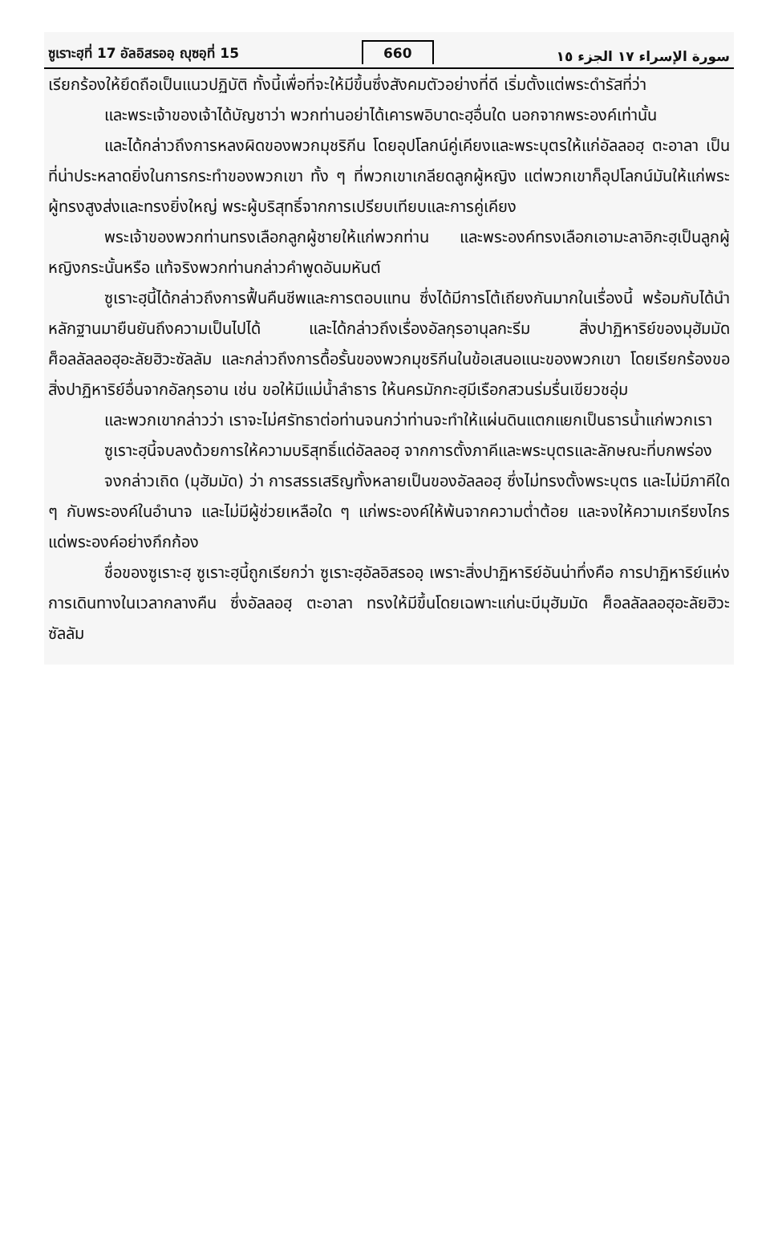ซูเราะฮฺที่ 17 อัลอิสรออฺ ญุซอฺที่ 15 660 سورة الإسراء ١٧ الجزء ١٥
เรียกร้องให้ยึดถือเป็นแนวปฏิบัติ ทั้งนี้เพื่อที่จะให้มีขึ้นซึ่งสังคมตัวอย่างที่ดี เริ่มตั้งแต่พระดำรัสที่ว่า
และพระเจ้าของเจ้าได้บัญชาว่า พวกท่านอย่าได้เคารพอิบาดะฮฺอื่นใด นอกจากพระองค์เท่านั้น
และได้กล่าวถึงการหลงผิดของพวกมุชริกีน โดยอุปโลกน์คู่เคียงและพระบุตรให้แก่อัลลอฮฺ ตะอาลา เป็นที่น่าประหลาดยิ่งในการกระทำของพวกเขา ทั้ง ๆ ที่พวกเขาเกลียดลูกผู้หญิง แต่พวกเขาก็อุปโลกน์มันให้แก่พระผู้ทรงสูงส่งและทรงยิ่งใหญ่ พระผู้บริสุทธิ์จากการเปรียบเทียบและการคู่เคียง
พระเจ้าของพวกท่านทรงเลือกลูกผู้ชายให้แก่พวกท่าน และพระองค์ทรงเลือกเอามะลาอิกะฮฺเป็นลูกผู้หญิงกระนั้นหรือ แท้จริงพวกท่านกล่าวคำพูดอันมหันต์
ซูเราะฮฺนี้ได้กล่าวถึงการฟื้นคืนชีพและการตอบแทน ซึ่งได้มีการโต้เถียงกันมากในเรื่องนี้ พร้อมกับได้นำหลักฐานมายืนยันถึงความเป็นไปได้ และได้กล่าวถึงเรื่องอัลกุรอานุลกะรีม สิ่งปาฏิหาริย์ของมุฮัมมัด ศ็อลลัลลอฮุอะลัยฮิวะซัลลัม และกล่าวถึงการดื้อรั้นของพวกมุชริกีนในข้อเสนอแนะของพวกเขา โดยเรียกร้องขอสิ่งปาฏิหาริย์อื่นจากอัลกุรอาน เช่น ขอให้มีแม่น้ำลำธาร ให้นครมักกะฮฺมีเรือกสวนร่มรื่นเขียวชอุ่ม
และพวกเขากล่าวว่า เราจะไม่ศรัทธาต่อท่านจนกว่าท่านจะทำให้แผ่นดินแตกแยกเป็นธารน้ำแก่พวกเรา
ซูเราะฮฺนี้จบลงด้วยการให้ความบริสุทธิ์แด่อัลลอฮฺ จากการตั้งภาคีและพระบุตรและลักษณะที่บกพร่อง
จงกล่าวเถิด (มุฮัมมัด) ว่า การสรรเสริญทั้งหลายเป็นของอัลลอฮฺ ซึ่งไม่ทรงตั้งพระบุตร และไม่มีภาคีใด ๆ กับพระองค์ในอำนาจ และไม่มีผู้ช่วยเหลือใด ๆ แก่พระองค์ให้พ้นจากความต่ำต้อย และจงให้ความเกรียงไกรแด่พระองค์อย่างกึกก้อง
ชื่อของซูเราะฮฺ ซูเราะฮฺนี้ถูกเรียกว่า ซูเราะฮฺอัลอิสรออฺ เพราะสิ่งปาฏิหาริย์อันน่าทึ่งคือ การปาฏิหาริย์แห่งการเดินทางในเวลากลางคืน ซึ่งอัลลอฮฺ ตะอาลา ทรงให้มีขึ้นโดยเฉพาะแก่นะบีมุฮัมมัด ศ็อลลัลลอฮุอะลัยฮิวะซัลลัม